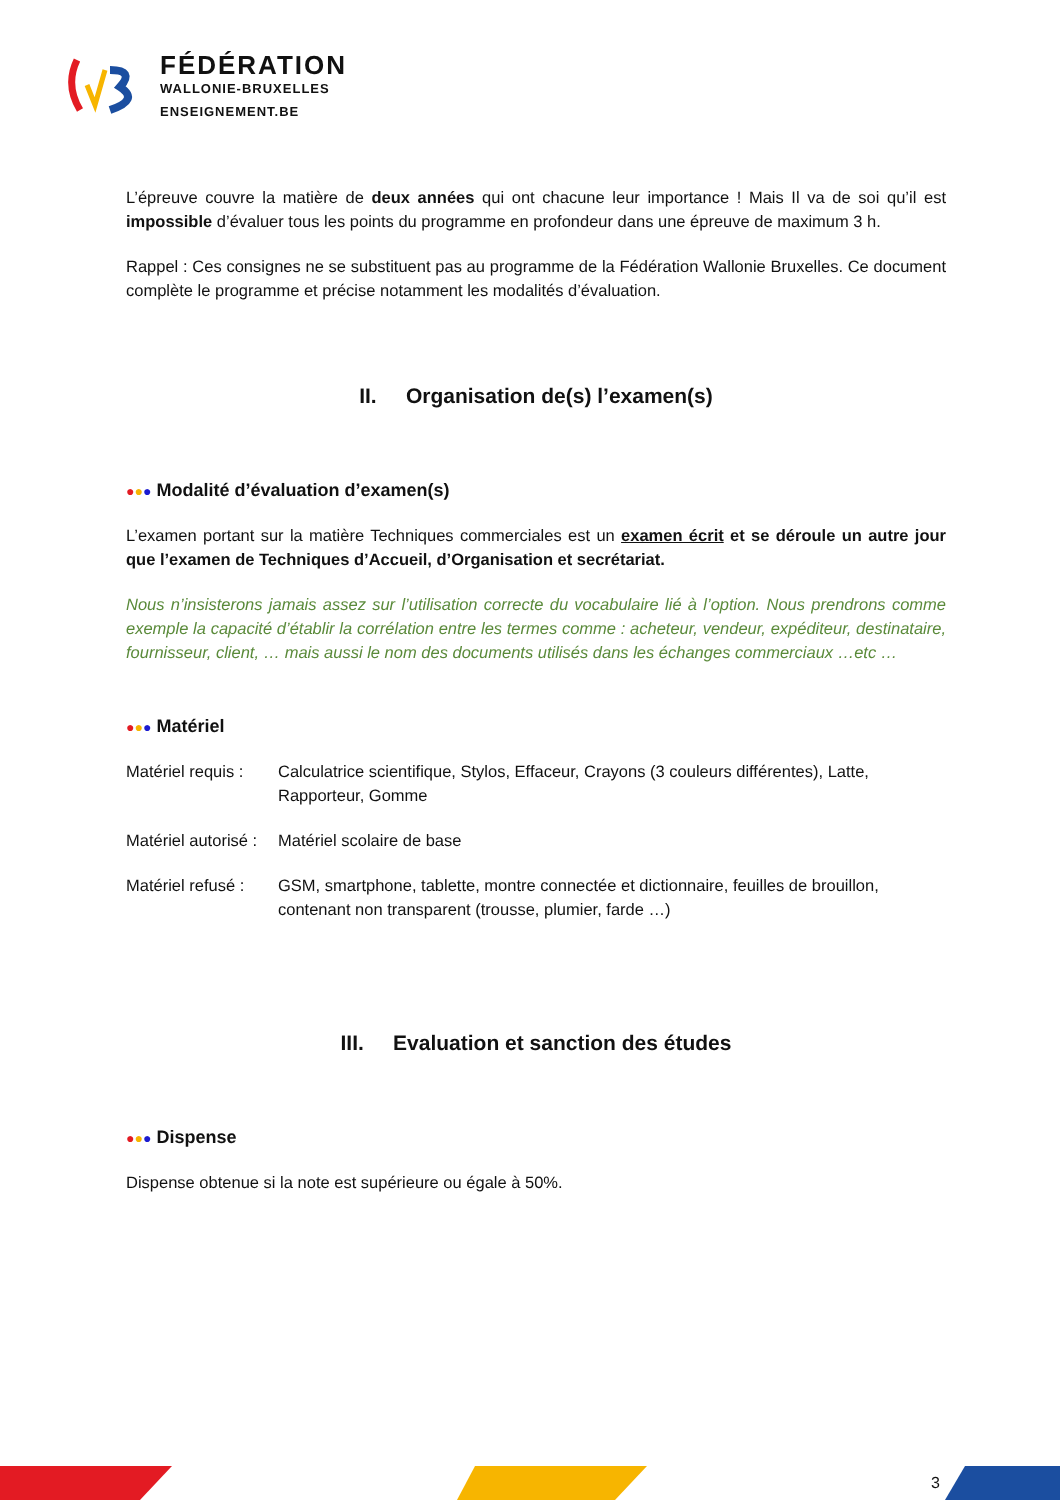FÉDÉRATION
WALLONIE-BRUXELLES
ENSEIGNEMENT.BE
L’épreuve couvre la matière de deux années qui ont chacune leur importance ! Mais Il va de soi qu’il est impossible d’évaluer tous les points du programme en profondeur dans une épreuve de maximum 3 h.
Rappel : Ces consignes ne se substituent pas au programme de la Fédération Wallonie Bruxelles. Ce document complète le programme et précise notamment les modalités d’évaluation.
II. Organisation de(s) l’examen(s)
●●● Modalité d’évaluation d’examen(s)
L’examen portant sur la matière Techniques commerciales est un examen écrit et se déroule un autre jour que l’examen de Techniques d’Accueil, d’Organisation et secrétariat.
Nous n’insisterons jamais assez sur l’utilisation correcte du vocabulaire lié à l’option. Nous prendrons comme exemple la capacité d’établir la corrélation entre les termes comme : acheteur, vendeur, expéditeur, destinataire, fournisseur, client, … mais aussi le nom des documents utilisés dans les échanges commerciaux …etc …
●●● Matériel
Matériel requis :
Calculatrice scientifique, Stylos, Effaceur, Crayons (3 couleurs différentes), Latte, Rapporteur, Gomme
Matériel autorisé :
Matériel scolaire de base
Matériel refusé :
GSM, smartphone, tablette, montre connectée et dictionnaire, feuilles de brouillon, contenant non transparent (trousse, plumier, farde …)
III. Evaluation et sanction des études
●●● Dispense
Dispense obtenue si la note est supérieure ou égale à 50%.
3